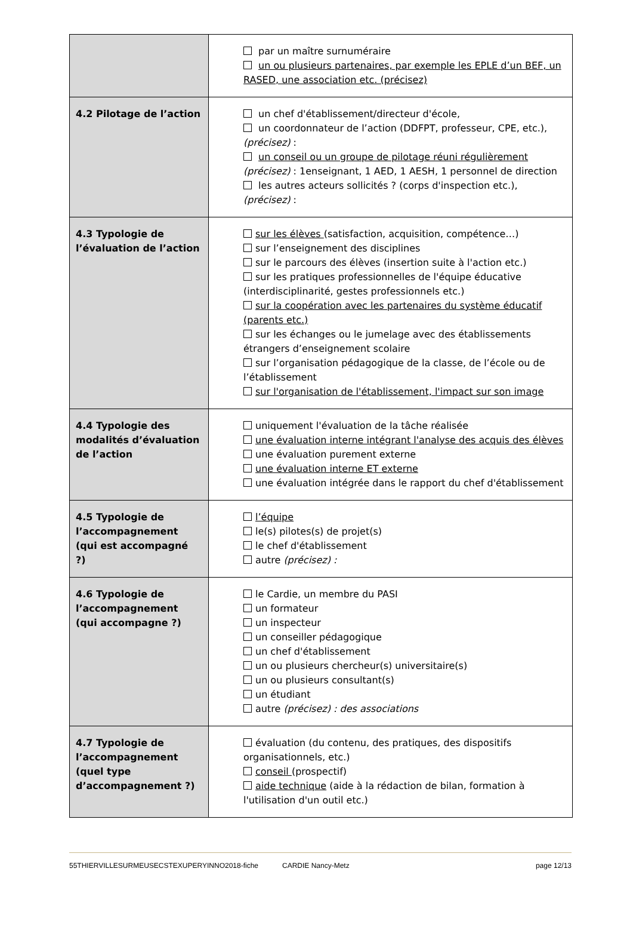| | par un maître surnuméraire un ou plusieurs partenaires, par exemple les EPLE d’un BEF, un RASED, une association etc. (précisez) |
| 4.2 Pilotage de l’action | un chef d'établissement/directeur d'école, un coordonnateur de l’action (DDFPT, professeur, CPE, etc.), (précisez) : un conseil ou un groupe de pilotage réuni régulièrement (précisez) : 1enseignant, 1 AED, 1 AESH, 1 personnel de direction les autres acteurs sollicités ? (corps d'inspection etc.), (précisez) : |
| 4.3 Typologie de l’évaluation de l’action | sur les élèves (satisfaction, acquisition, compétence…) sur l’enseignement des disciplines sur le parcours des élèves (insertion suite à l'action etc.) sur les pratiques professionnelles de l'équipe éducative (interdisciplinarité, gestes professionnels etc.) sur la coopération avec les partenaires du système éducatif (parents etc.) sur les échanges ou le jumelage avec des établissements étrangers d’enseignement scolaire sur l’organisation pédagogique de la classe, de l’école ou de l’établissement sur l'organisation de l'établissement, l'impact sur son image |
| 4.4 Typologie des modalités d’évaluation de l’action | uniquement l'évaluation de la tâche réalisée une évaluation interne intégrant l'analyse des acquis des élèves une évaluation purement externe une évaluation interne ET externe une évaluation intégrée dans le rapport du chef d'établissement |
| 4.5 Typologie de l’accompagnement (qui est accompagné ?) | l’équipe le(s) pilotes(s) de projet(s) le chef d'établissement autre (précisez) : |
| 4.6 Typologie de l’accompagnement (qui accompagne ?) | le Cardie, un membre du PASI un formateur un inspecteur un conseiller pédagogique un chef d'établissement un ou plusieurs chercheur(s) universitaire(s) un ou plusieurs consultant(s) un étudiant autre (précisez) : des associations |
| 4.7 Typologie de l’accompagnement (quel type d’accompagnement ?) | évaluation (du contenu, des pratiques, des dispositifs organisationnels, etc.) conseil (prospectif) aide technique (aide à la rédaction de bilan, formation à l'utilisation d'un outil etc.) |
55THIERVILLESURMEUSECSTEXUPERYINNO2018-fiche CARDIE Nancy-Metz page 12/13